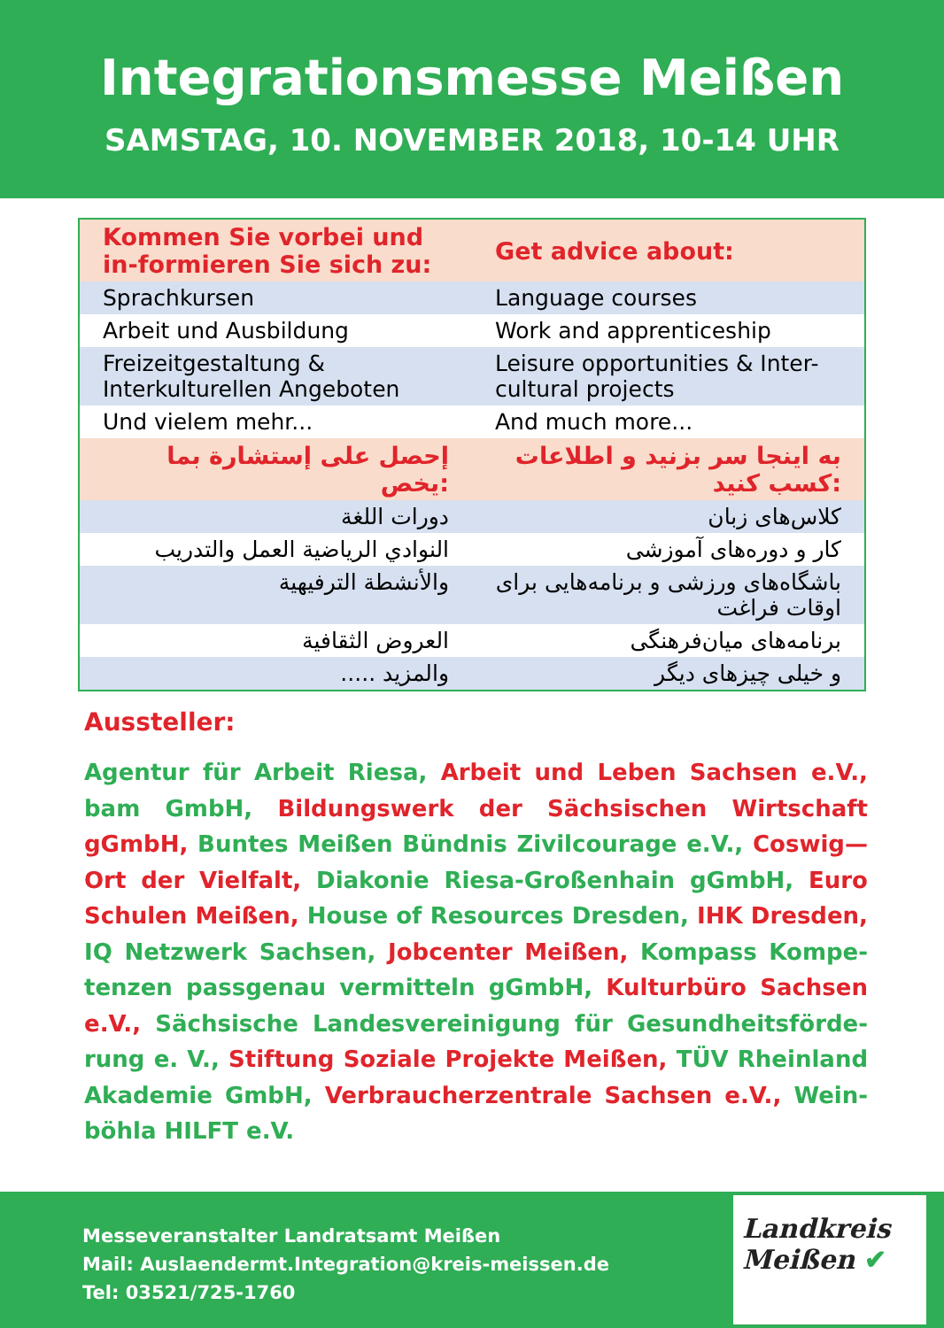Integrationsmesse Meißen
SAMSTAG, 10. NOVEMBER 2018, 10-14 UHR
| Kommen Sie vorbei und in-formieren Sie sich zu: | Get advice about: |
| --- | --- |
| Sprachkursen | Language courses |
| Arbeit und Ausbildung | Work and apprenticeship |
| Freizeitgestaltung & Interkulturellen Angeboten | Leisure opportunities & Inter-cultural projects |
| Und vielem mehr... | And much more... |
| إحصل على إستشارة بما يخص: | به اینجا سر بزنید و اطلاعات کسب کنید: |
| دورات اللغة | کلاس‌های زبان |
| النوادي الرياضية العمل والتدريب | کار و دوره‌های آموزشی |
| والأنشطة الترفيهية | باشگاه‌های ورزشی و برنامه‌هایی برای اوقات فراغت |
| العروض الثقافية | برنامه‌های میان‌فرهنگی |
| والمزيد ..... | و خیلی چیزهای دیگر |
Aussteller:
Agentur für Arbeit Riesa, Arbeit und Leben Sachsen e.V., bam GmbH, Bildungswerk der Sächsischen Wirtschaft gGmbH, Buntes Meißen Bündnis Zivilcourage e.V., Coswig—Ort der Vielfalt, Diakonie Riesa-Großenhain gGmbH, Euro Schulen Meißen, House of Resources Dresden, IHK Dresden, IQ Netzwerk Sachsen, Jobcenter Meißen, Kompass Kompe-tenzen passgenau vermitteln gGmbH, Kulturbüro Sachsen e.V., Sächsische Landesvereinigung für Gesundheitsförde-rung e. V., Stiftung Soziale Projekte Meißen, TÜV Rheinland Akademie GmbH, Verbraucherzentrale Sachsen e.V., Wein-böhla HILFT e.V.
Messeveranstalter Landratsamt Meißen
Mail: Auslaendermt.Integration@kreis-meissen.de
Tel: 03521/725-1760
Landkreis
Meißen ✔